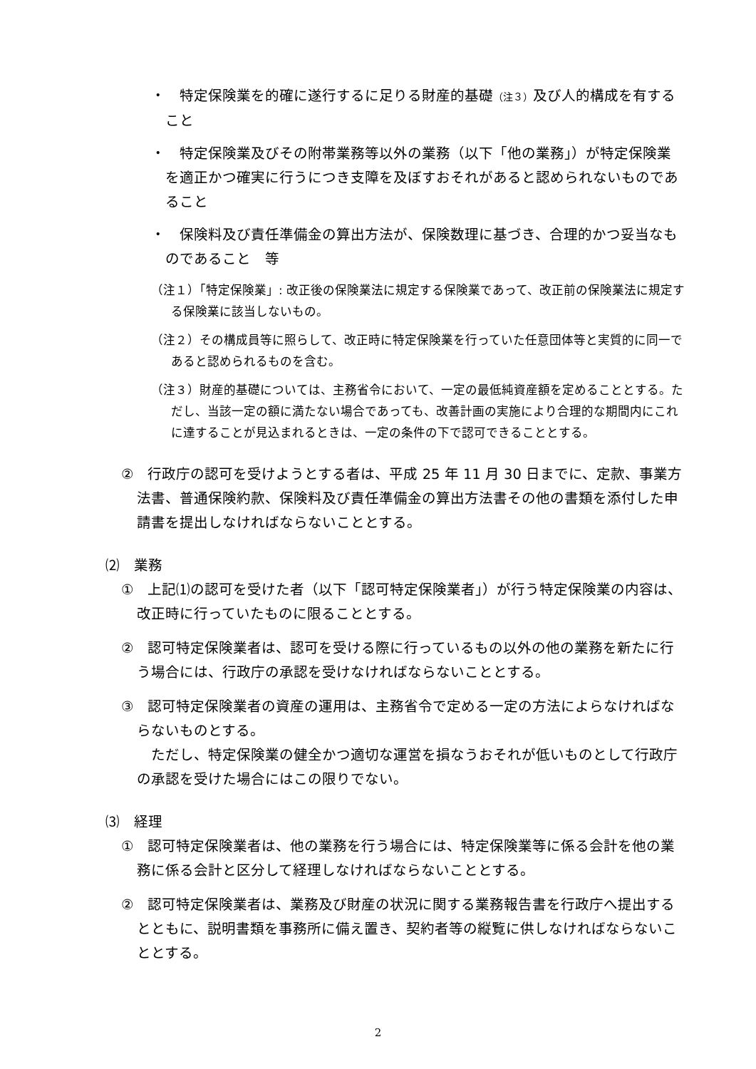・　特定保険業を的確に遂行するに足りる財産的基礎（注３）及び人的構成を有すること
・　特定保険業及びその附帯業務等以外の業務（以下「他の業務」）が特定保険業を適正かつ確実に行うにつき支障を及ぼすおそれがあると認められないものであること
・　保険料及び責任準備金の算出方法が、保険数理に基づき、合理的かつ妥当なものであること　等
（注１）「特定保険業」: 改正後の保険業法に規定する保険業であって、改正前の保険業法に規定する保険業に該当しないもの。
（注２）その構成員等に照らして、改正時に特定保険業を行っていた任意団体等と実質的に同一であると認められるものを含む。
（注３）財産的基礎については、主務省令において、一定の最低純資産額を定めることとする。ただし、当該一定の額に満たない場合であっても、改善計画の実施により合理的な期間内にこれに達することが見込まれるときは、一定の条件の下で認可できることとする。
②　行政庁の認可を受けようとする者は、平成 25 年 11 月 30 日までに、定款、事業方法書、普通保険約款、保険料及び責任準備金の算出方法書その他の書類を添付した申請書を提出しなければならないこととする。
⑵　業務
①　上記⑴の認可を受けた者（以下「認可特定保険業者」）が行う特定保険業の内容は、改正時に行っていたものに限ることとする。
②　認可特定保険業者は、認可を受ける際に行っているもの以外の他の業務を新たに行う場合には、行政庁の承認を受けなければならないこととする。
③　認可特定保険業者の資産の運用は、主務省令で定める一定の方法によらなければならないものとする。
　ただし、特定保険業の健全かつ適切な運営を損なうおそれが低いものとして行政庁の承認を受けた場合にはこの限りでない。
⑶　経理
①　認可特定保険業者は、他の業務を行う場合には、特定保険業等に係る会計を他の業務に係る会計と区分して経理しなければならないこととする。
②　認可特定保険業者は、業務及び財産の状況に関する業務報告書を行政庁へ提出するとともに、説明書類を事務所に備え置き、契約者等の縦覧に供しなければならないこととする。
2